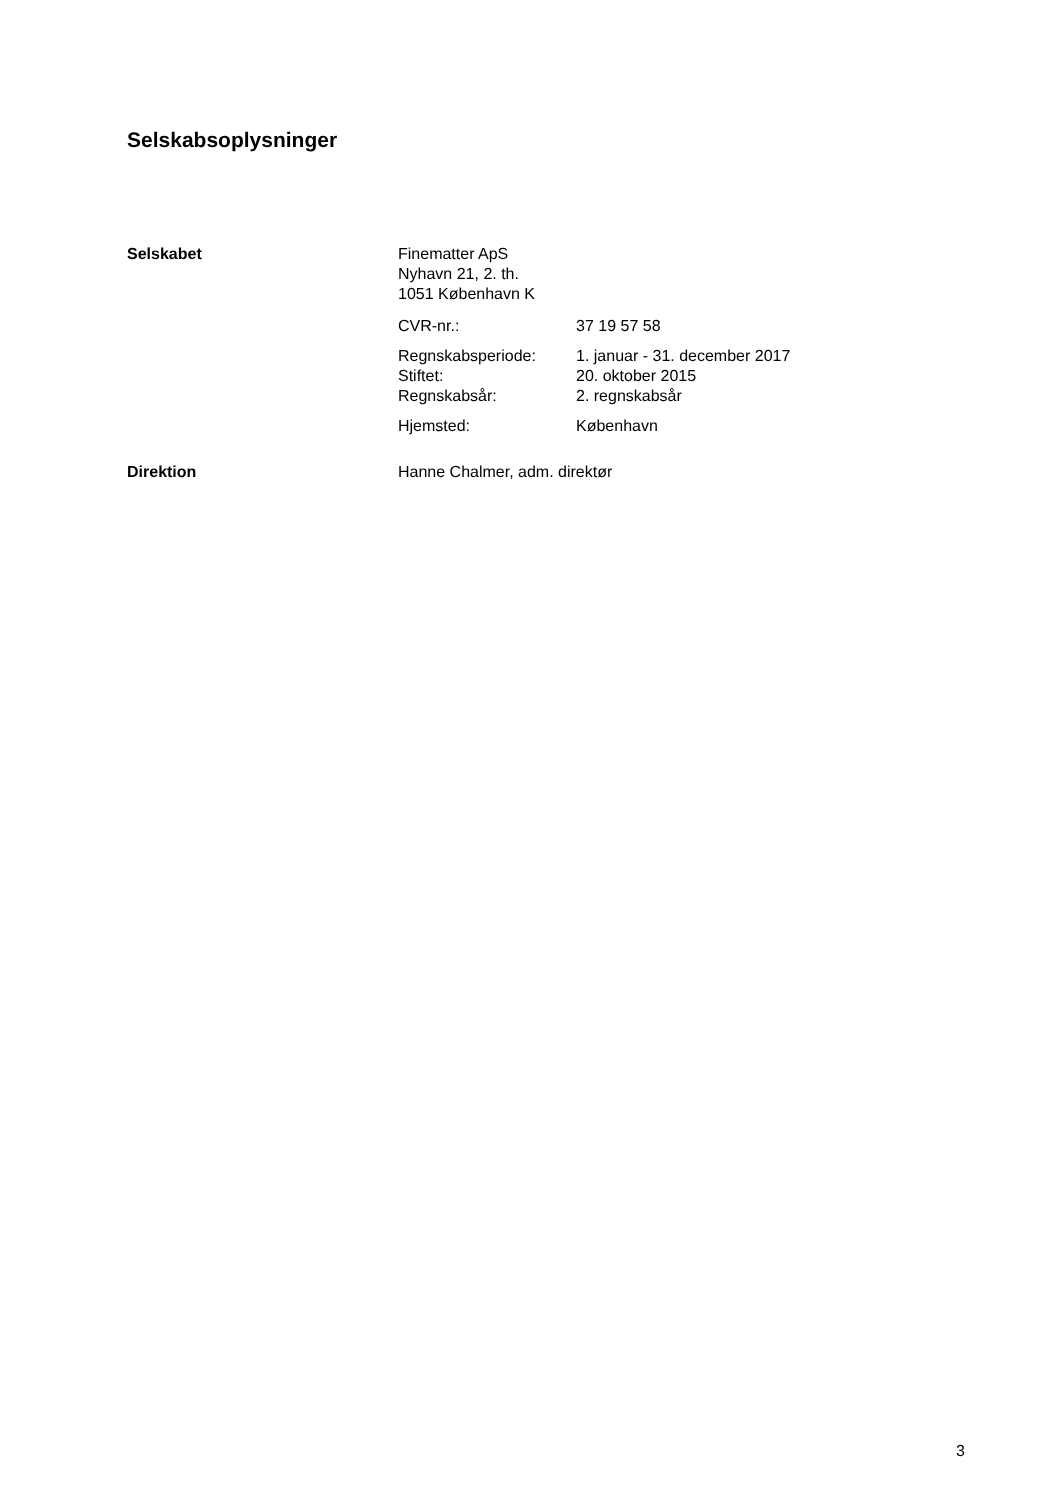Selskabsoplysninger
Selskabet Finematter ApS
Nyhavn 21, 2. th.
1051 København K
CVR-nr.: 37 19 57 58
Regnskabsperiode:
Stiftet:
Regnskabsår:
1. januar - 31. december 2017
20. oktober 2015
2. regnskabsår
Hjemsted: København
Direktion Hanne Chalmer, adm. direktør
3